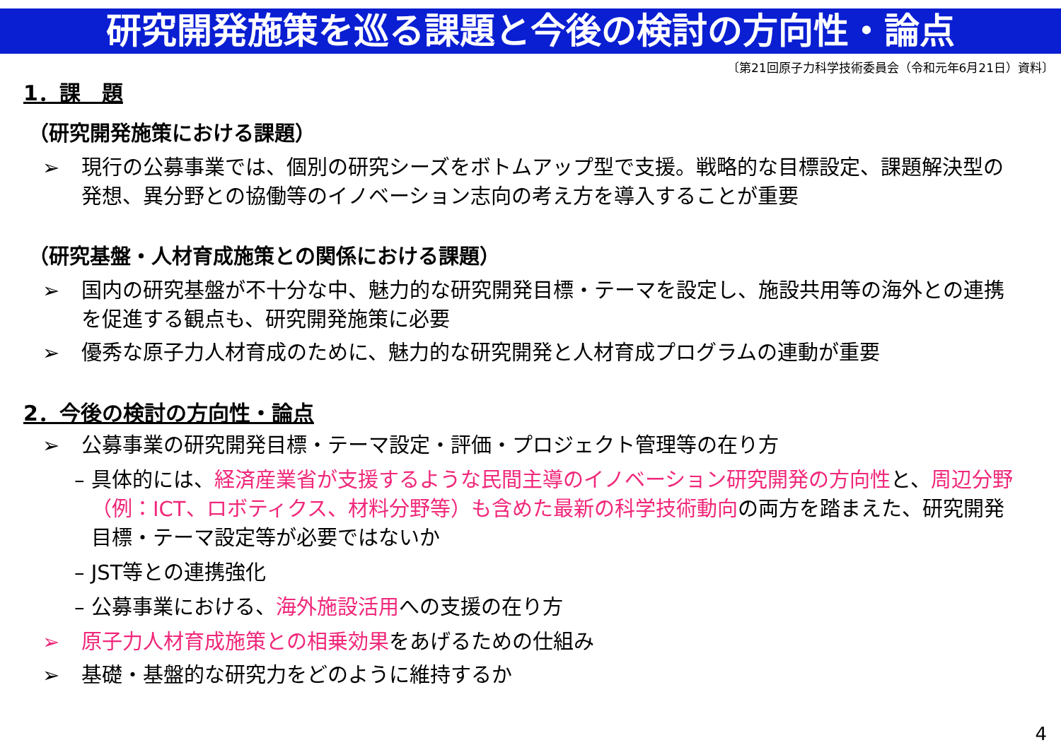研究開発施策を巡る課題と今後の検討の方向性・論点
〔第21回原子力科学技術委員会（令和元年6月21日）資料〕
1．課　題
（研究開発施策における課題）
➢ 現行の公募事業では、個別の研究シーズをボトムアップ型で支援。戦略的な目標設定、課題解決型の発想、異分野との協働等のイノベーション志向の考え方を導入することが重要
（研究基盤・人材育成施策との関係における課題）
➢ 国内の研究基盤が不十分な中、魅力的な研究開発目標・テーマを設定し、施設共用等の海外との連携を促進する観点も、研究開発施策に必要
➢ 優秀な原子力人材育成のために、魅力的な研究開発と人材育成プログラムの連動が重要
2．今後の検討の方向性・論点
➢ 公募事業の研究開発目標・テーマ設定・評価・プロジェクト管理等の在り方
– 具体的には、経済産業省が支援するような民間主導のイノベーション研究開発の方向性と、周辺分野（例：ICT、ロボティクス、材料分野等）も含めた最新の科学技術動向の両方を踏まえた、研究開発目標・テーマ設定等が必要ではないか
– JST等との連携強化
– 公募事業における、海外施設活用への支援の在り方
➢ 原子力人材育成施策との相乗効果をあげるための仕組み
➢ 基礎・基盤的な研究力をどのように維持するか
4